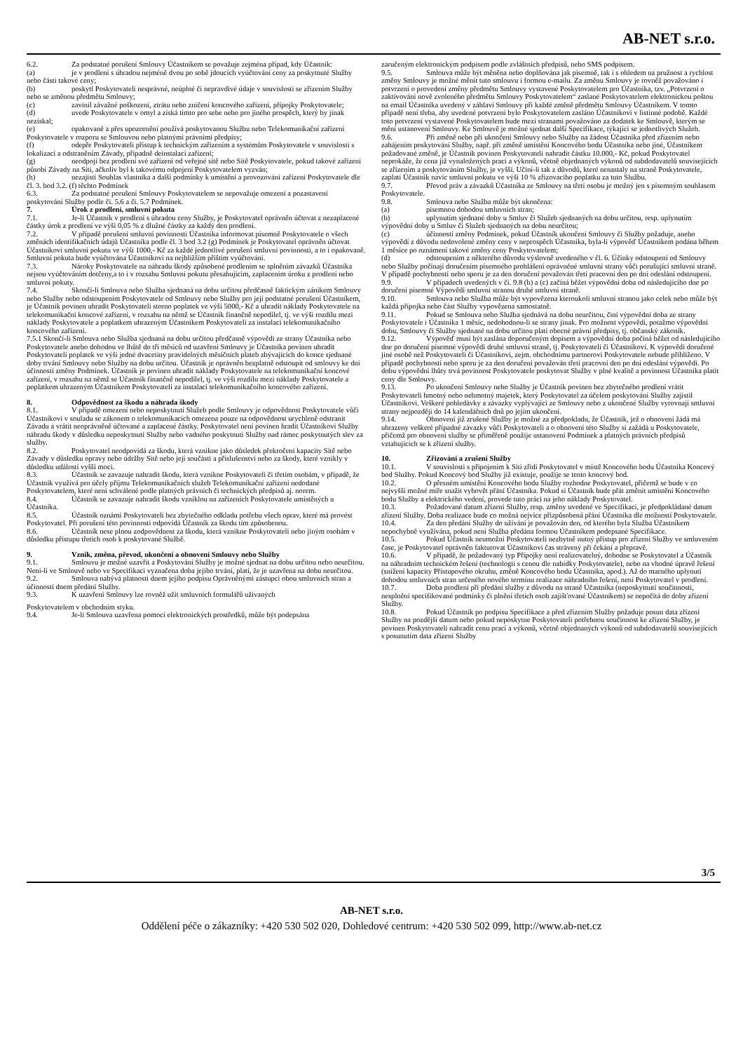AB-NET s.r.o.
6.2. Za podstatné porušení Smlouvy Účastníkem se považuje zejména případ, kdy Účastník:
(a) je v prodlení s úhradou nejméně dvou po sobě jdoucích vyúčtování ceny za poskytnuté Služby nebo části takové ceny;
(b) poskytl Poskytovateli nesprávné, neúplné či nepravdivé údaje v souvislosti se zřízením Služby nebo se změnou předmětu Smlouvy;
(c) zavinil závažné poškození, ztrátu nebo zničení koncového zařízení, přípojky Poskytovatele;
(d) uvede Poskytovatele v omyl a získá tímto pro sebe nebo pro jiného prospěch, který by jinak nezískal;
(e) opakovaně a přes upozornění používá poskytovanou Službu nebo Telekomunikační zařízení Poskytovatele v rozporu se Smlouvou nebo platnými právními předpisy;
(f) odepře Poskytovateli přístup k technickým zařízením a systémům Poskytovatele v souvislosti s lokalizací a odstraněním Závady, případně deinstalací zařízení;
(g) neodpojí bez prodlení své zařízení od veřejné sítě nebo Sítě Poskytovatele, pokud takové zařízení působí Závady na Síti, ačkoliv byl k takovému odpojení Poskytovatelem vyzván;
(h) nezajistí Souhlas vlastníka a další podmínky k umístění a provozování zařízení Poskytovatele dle čl. 3. bod 3.2. (f) těchto Podmínek
6.3. Za podstatné porušení Smlouvy Poskytovatelem se nepovažuje omezení a pozastavení poskytování Služby podle či. 5.6 a či. 5.7 Podmínek.
7. Úrok z prodlení, smluvní pokuta
7.1. Je-li Účastník v prodlení s úhradou ceny Služby, je Poskytovatel oprávněn účtovat z nezaplacené částky úrok z prodlení ve výši 0,05 % z dlužné částky za každý den prodlení.
7.2. V případě porušení smluvní povinnosti Účastníka informovat písemně Poskytovatele o všech změnách identifikačních údajů Účastníka podle čl. 3 bod 3.2 (g) Podmínek je Poskytovatel oprávněn účtovat Účastníkovi smluvní pokutu ve výši 1000,- Kč za každé jednotlivé porušení smluvní povinnosti, a to i opakovaně. Smluvní pokuta bude vyúčtována Účastníkovi na nejbližším příštím vyúčtování.
7.3. Nároky Poskytovatele na náhradu škody způsobené prodlením se splněním závazků Účastníka nejsou vyúčtováním dotčeny,a to i v rozsahu Smluvní pokutu přesahujícím, zaplacením úroku z prodlení nebo smluvní pokuty.
7.4. Skončí-li Smlouva nebo Služba sjednaná na dobu určitou předčasně faktickým zánikem Smlouvy nebo Služby nebo odstoupením Poskytovatele od Smlouvy nebo Služby pro její podstatné porušení Účastníkem, je Účastník povinen uhradit Poskytovateli storno poplatek ve výši 5000,- Kč a uhradit náklady Poskytovatele na telekomunikační koncové zařízení, v rozsahu na němž se Účastník finančně nepodílel, tj. ve výši rozdílu mezi náklady Poskytovatele a poplatkem uhrazeným Účastníkem Poskytovateli za instalaci telekomunikačního koncového zařízení.
7.5.1 Skončí-li Smlouva nebo Služba sjednaná na dobu určitou předčasně výpovědí ze strany Účastníka nebo Poskytovatele anebo dohodou ve lhůtě do tří měsíců od uzavření Smlouvy je Účastníka povinen uhradit Poskytovateli poplatek ve výši jedné dvacetiny pravidelných měsíčních plateb zbývajících do konce sjednané doby trvání Smlouvy nebo Služby na dobu určitou. Účastník je oprávněn bezplatně odstoupit od smlouvy ke dni účinnosti změny Podmínek. Účastník je povinen uhradit náklady Poskytovatele na telekomunikační koncové zařízení, v rozsahu na němž se Účastník finančně nepodílel, tj. ve výši rozdílu mezi náklady Poskytovatele a poplatkem uhrazeným Účastníkem Poskytovateli za instalaci telekomunikačního koncového zařízení.
8. Odpovědnost za škodu a náhrada škody
8.1. V případě omezení nebo neposkytnutí Služeb podle Smlouvy je odpovědnost Poskytovatele vůči Účastníkovi v souladu se zákonem o telekomunikacích omezena pouze na odpovědnost urychleně odstranit Závadu a vrátit neoprávněně účtované a zaplacené částky. Poskytovatel není povinen hradit Účastníkovi Služby náhradu škody v důsledku neposkytnutí Služby nebo vadného poskytnutí Služby nad rámec poskytnutých slev za služby.
8.2. Poskytovatel neodpovídá za škodu, která vznikne jako důsledek překročení kapacity Sítě nebo Závady v důsledku opravy nebo údržby Sítě nebo její součásti a příslušenství nebo za škody, které vznikly v důsledku událostí vyšší moci.
8.3. Účastník se zavazuje nahradit škodu, která vznikne Poskytovateli či třetím osobám, v případě, že Účastník využívá pro účely příjmu Telekomunikačních služeb Telekomunikační zařízení nedodané Poskytovatelem, které není schválené podle platných právních či technických předpisů aj. norem.
8.4. Účastník se zavazuje nahradit škodu vzniklou na zařízeních Poskytovatele umístěných u Účastníka.
8.5. Účastník oznámí Poskytovateli bez zbytečného odkladu potřebu všech oprav, které má provést Poskytovatel. Při porušení této povinnosti odpovídá Účastník za škodu tím způsobenou.
8.6. Účastník nese plnou zodpovědnost za škodu, která vznikne Poskytovateli nebo jiným osobám v důsledku přístupu třetích osob k poskytované Službě.
9. Vznik, změna, převod, ukončení a obnovení Smlouvy nebo Služby
9.1. Smlouvu je možné uzavřít a Poskytování Služby je možné sjednat na dobu určitou nebo neurčitou. Není-li ve Smlouvě nebo ve Specifikaci vyznačena doba jejího trvání, platí, že je uzavřena na dobu neurčitou.
9.2. Smlouva nabývá platnosti dnem jejího podpisu Oprávněnými zástupci obou smluvních stran a účinnosti dnem předání Služby.
9.3. K uzavření Smlouvy lze rovněž užít smluvních formulářů užívaných
Poskytovatelem v obchodním styku.
9.4. Je-li Smlouva uzavřena pomocí elektronických prostředků, může být podepsána
zaručeným elektronickým podpisem podle zvláštních předpisů, nebo SMS podpisem.
9.5. Smlouva může být měněna nebo doplňována jak písemně, tak i s ohledem na pružnost a rychlost změny Smlouvy je možné měnit tuto smlouvu i formou e-mailu. Za změnu Smlouvy je rovněž považováno i potvrzení o provedení změny předmětu Smlouvy vystavené Poskytovatelem pro Účastníka, tzv. „Potvrzení o zaktivování nově zvoleného předmětu Smlouvy Poskytovatelem“ zaslané Poskytovatelem elektronickou poštou na email Účastníka uvedený v záhlaví Smlouvy při každé změně předmětu Smlouvy Účastníkem. V tomto případě není třeba, aby uvedené potvrzení bylo Poskytovatelem zasláno Účastníkovi v listinné podobě. Každé toto potvrzení vystavené Poskytovatelem bude mezi stranami považováno za dodatek ke Smlouvě, kterým se mění ustanovení Smlouvy. Ke Smlouvě je možné sjednat další Specifikace, týkající se jednotlivých Služeb.
9.6. Při změně nebo při ukončení Smlouvy nebo Služby na žádost Účastníka před zřízením nebo zahájením poskytování Služby, např. při změně umístění Koncového bodu Účastníka nebo jiné, Účastníkem požadované změně, je Účastník povinen Poskytovateli nahradit částku 10.000,- Kč, pokud Poskytovatel neprokáže, že cena již vynaložených prací a výkonů, včetně objednaných výkonů od subdodavatelů souvisejících se zřízením a poskytováním Služby, je vyšší. Učiní-li tak z důvodů, které nenastaly na straně Poskytovatele, zaplatí Účastník navíc smluvní pokutu ve výši 10 % zřizovacího poplatku za tuto Službu.
9.7. Převod práv a závazků Účastníka ze Smlouvy na třetí osobu je možný jen s písemným souhlasem Poskytovatele.
9.8. Smlouva nebo Služba může být ukončena:
(a) písemnou dohodou smluvních stran;
(b) uplynutím sjednané doby u Smluv či Služeb sjednaných na dobu určitou, resp. uplynutím výpovědní doby u Smluv či Služeb sjednaných na dobu neurčitou;
(c) účinností změny Podmínek, pokud Účastník ukončení Smlouvy či Služby požaduje, anebo výpovědí z důvodu nedovolené změny ceny v neprospěch Účastníka, byla-li výpověď Účastníkem podána během 1 měsíce po oznámení takové změny ceny Poskytovatelem;
(d) odstoupením z některého důvodu výslovně uvedeného v čl. 6. Účinky odstoupení od Smlouvy nebo Služby počínají doručením písemného prohlášení oprávněné smluvní strany vůči porušující smluvní straně. V případě pochybností nebo sporu je za den doručení považován třetí pracovní den po dni odeslání odstoupení.
9.9. V případech uvedených v či. 9.8 (b) a (c) začíná běžet výpovědní doba od následujícího dne po doručení písemné Výpovědi smluvní stranou druhé smluvní straně.
9.10. Smlouva nebo Služba může být vypovězena kteroukoli smluvní stranou jako celek nebo může být každá přípojka nebo část Služby vypovězena samostatně.
9.11. Pokud se Smlouva nebo Služba sjednává na dobu neurčitou, činí výpovědní doba ze strany Poskytovatele i Účastníka 1 měsíc, nedohodnou-li se strany jinak. Pro možnost výpovědi, potažmo výpovědní dobu, Smlouvy či Služby sjednané na dobu určitou platí obecné právní předpisy, tj. občanský zákoník.
9.12. Výpověď musí být zaslána doporučeným dopisem a výpovědní doba počíná běžet od následujícího dne po doručení písemné výpovědi druhé smluvní straně, tj. Poskytovateli či Účastníkovi. K výpovědi doručené jiné osobě než Poskytovateli či Účastníkovi, zejm. obchodnímu partnerovi Poskytovatele nebude přihlíženo. V případě pochybností nebo sporu je za den doručení považován třetí pracovní den po dni odeslání výpovědi. Po dobu výpovědní lhůty trvá povinnost Poskytovatele poskytovat Služby v plné kvalitě a povinnost Účastníka platit ceny dle Smlouvy.
9.13. Po ukončení Smlouvy nebo Služby je Účastník povinen bez zbytečného prodlení vrátit Poskytovateli hmotný nebo nehmotný majetek, který Poskytovatel za účelem poskytování Služby zajistil Účastníkovi. Veškeré pohledávky a závazky vyplývající ze Smlouvy nebo z ukončené Služby vyrovnají smluvní strany nejpozději do 14 kalendářních dnů po jejím ukončení.
9.14. Obnovení již zrušené Služby je možné za předpokladu, že Účastník, jež o obnovení žádá má uhrazeny veškeré případné závazky vůči Poskytovateli a o obnovení této Služby si zažádá u Poskytovatele, přičemž pro obnovení služby se přiměřeně použije ustanovení Podmínek a platných právních předpisů vztahujících se k zřízení služby.
10. Zřizování a zrušení Služby
10.1. V souvislosti s připojením k Síti zřídí Poskytovatel v místě Koncového bodu Účastníka Koncový bod Služby. Pokud Koncový bod Služby již existuje, použije se tento koncový bod.
10.2. O přesném umístění Koncového bodu Služby rozhodne Poskytovatel, přičemž se bude v co nejvyšší možné míře snažit vyhovět přání Účastníka. Pokud si Účastník bude přát změnit umístění Koncového bodu Služby a elektrického vedení, provede tuto práci na jeho náklady Poskytovatel.
10.3. Požadované datum zřízení Služby, resp. změny uvedené ve Specifikaci, je předpokládané datum zřízení Služby. Doba realizace bude co možná nejvíce přizpůsobená přání Účastníka dle možností Poskytovatele.
10.4. Za den předání Služby do užívání je považován den, od kterého byla Služba Účastníkem nepochybně využívána, pokud není Služba předána formou Účastníkem podepsané Specifikace.
10.5. Pokud Účastník neumožní Poskytovateli nezbytně nutný přístup pro zřízení Služby ve smluveném čase, je Poskytovatel oprávněn fakturovat Účastníkovi čas strávený při čekání a přepravě.
10.6. V případě, že požadovaný typ Přípojky není realizovatelný, dohodne se Poskytovatel a Účastník na náhradním technickém řešení (technologií s cenou dle nabídky Poskytovatele), nebo na vhodné úpravě řešení (snížení kapacity Přístupového okruhu, změně Koncového bodu Účastníka, apod.). Až do marného uplynutí dohodou smluvních stran určeného nového termínu realizace náhradního řešení, není Poskytovatel v prodlení.
10.7. Doba prodlení při předání služby z důvodu na straně Účastníka (neposkytnutí součinnosti, nesplnění specifikované podmínky či plnění třetích osob zajišťované Účastníkem) se nepočítá do doby zřízení Služby.
10.8. Pokud Účastník po podpisu Specifikace a před zřízením Služby požaduje posun data zřízení Služby na pozdější datum nebo pokud neposkytne Poskytovateli potřebnou součinnost ke zřízení Služby, je povinen Poskytovateli nahradit cenu prací a výkonů, včetně objednaných výkonů od subdodavatelů souvisejících s posunutím data zřízení Služby
3/5
AB-NET s.r.o.
Oddělení péče o zákazníky: +420 530 502 020, Dohledové centrum: +420 530 502 099, http://www.ab-net.cz